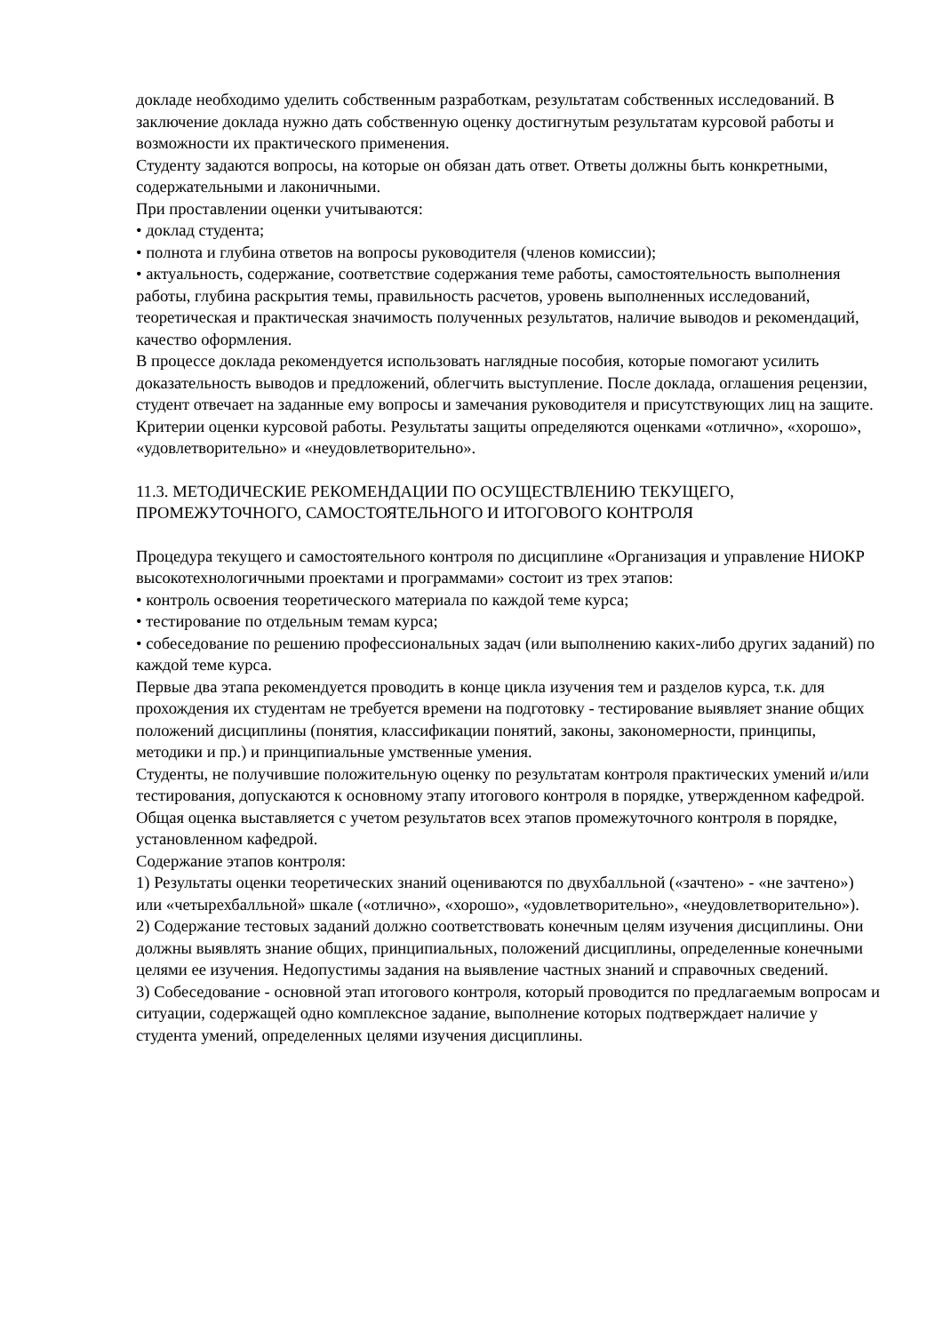докладе необходимо уделить собственным разработкам, результатам собственных исследований. В заключение доклада нужно дать собственную оценку достигнутым результатам курсовой работы и возможности их практического применения.
Студенту задаются вопросы, на которые он обязан дать ответ. Ответы должны быть конкретными, содержательными и лаконичными.
При проставлении оценки учитываются:
• доклад студента;
• полнота и глубина ответов на вопросы руководителя (членов комиссии);
• актуальность, содержание, соответствие содержания теме работы, самостоятельность выполнения работы, глубина раскрытия темы, правильность расчетов, уровень выполненных исследований, теоретическая и практическая значимость полученных результатов, наличие выводов и рекомендаций, качество оформления.
В процессе доклада рекомендуется использовать наглядные пособия, которые помогают усилить доказательность выводов и предложений, облегчить выступление. После доклада, оглашения рецензии, студент отвечает на заданные ему вопросы и замечания руководителя и присутствующих лиц на защите.
Критерии оценки курсовой работы. Результаты защиты определяются оценками «отлично», «хорошо», «удовлетворительно» и «неудовлетворительно».
11.3. МЕТОДИЧЕСКИЕ РЕКОМЕНДАЦИИ ПО ОСУЩЕСТВЛЕНИЮ ТЕКУЩЕГО, ПРОМЕЖУТОЧНОГО, САМОСТОЯТЕЛЬНОГО И ИТОГОВОГО КОНТРОЛЯ
Процедура текущего и самостоятельного контроля по дисциплине «Организация и управление НИОКР высокотехнологичными проектами и программами» состоит из трех этапов:
• контроль освоения теоретического материала по каждой теме курса;
• тестирование по отдельным темам курса;
• собеседование по решению профессиональных задач (или выполнению каких-либо других заданий) по каждой теме курса.
Первые два этапа рекомендуется проводить в конце цикла изучения тем и разделов курса, т.к. для прохождения их студентам не требуется времени на подготовку - тестирование выявляет знание общих положений дисциплины (понятия, классификации понятий, законы, закономерности, принципы, методики и пр.) и принципиальные умственные умения.
Студенты, не получившие положительную оценку по результатам контроля практических умений и/или тестирования, допускаются к основному этапу итогового контроля в порядке, утвержденном кафедрой.
Общая оценка выставляется с учетом результатов всех этапов промежуточного контроля в порядке, установленном кафедрой.
Содержание этапов контроля:
1) Результаты оценки теоретических знаний оцениваются по двухбалльной («зачтено» - «не зачтено») или «четырехбалльной» шкале («отлично», «хорошо», «удовлетворительно», «неудовлетворительно»).
2) Содержание тестовых заданий должно соответствовать конечным целям изучения дисциплины. Они должны выявлять знание общих, принципиальных, положений дисциплины, определенные конечными целями ее изучения. Недопустимы задания на выявление частных знаний и справочных сведений.
3) Собеседование - основной этап итогового контроля, который проводится по предлагаемым вопросам и ситуации, содержащей одно комплексное задание, выполнение которых подтверждает наличие у студента умений, определенных целями изучения дисциплины.